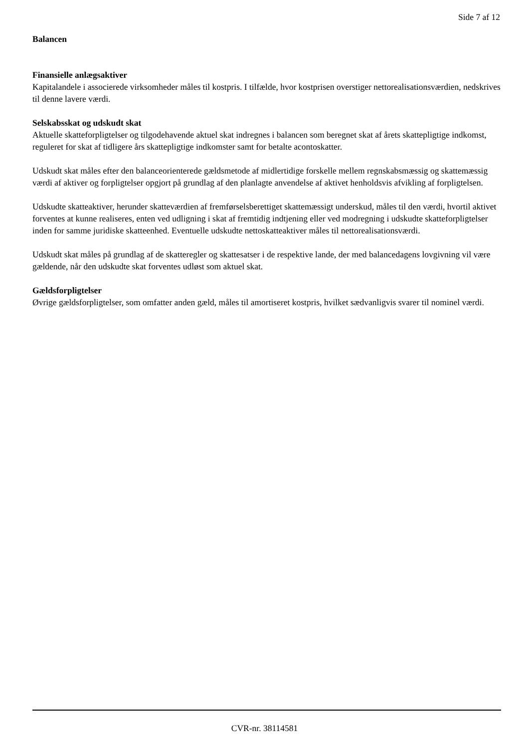Side 7 af 12
Balancen
Finansielle anlægsaktiver
Kapitalandele i associerede virksomheder måles til kostpris. I tilfælde, hvor kostprisen overstiger nettorealisationsværdien, nedskrives til denne lavere værdi.
Selskabsskat og udskudt skat
Aktuelle skatteforpligtelser og tilgodehavende aktuel skat indregnes i balancen som beregnet skat af årets skattepligtige indkomst, reguleret for skat af tidligere års skattepligtige indkomster samt for betalte acontoskatter.
Udskudt skat måles efter den balanceorienterede gældsmetode af midlertidige forskelle mellem regnskabsmæssig og skattemæssig værdi af aktiver og forpligtelser opgjort på grundlag af den planlagte anvendelse af aktivet henholdsvis afvikling af forpligtelsen.
Udskudte skatteaktiver, herunder skatteværdien af fremførselsberettiget skattemæssigt underskud, måles til den værdi, hvortil aktivet forventes at kunne realiseres, enten ved udligning i skat af fremtidig indtjening eller ved modregning i udskudte skatteforpligtelser inden for samme juridiske skatteenhed. Eventuelle udskudte nettoskatteaktiver måles til nettorealisationsværdi.
Udskudt skat måles på grundlag af de skatteregler og skattesatser i de respektive lande, der med balancedagens lovgivning vil være gældende, når den udskudte skat forventes udløst som aktuel skat.
Gældsforpligtelser
Øvrige gældsforpligtelser, som omfatter anden gæld, måles til amortiseret kostpris, hvilket sædvanligvis svarer til nominel værdi.
CVR-nr. 38114581